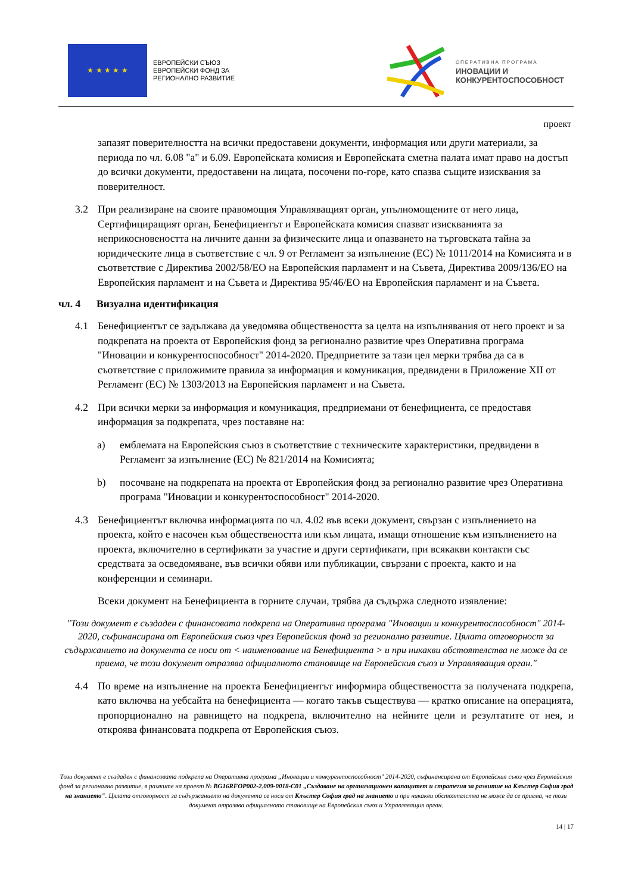★ ★ ★ ★ ★
ЕВРОПЕЙСКИ СЪЮЗ
ЕВРОПЕЙСКИ ФОНД ЗА
РЕГИОНАЛНО РАЗВИТИЕ
ОПЕРАТИВНА ПРОГРАМА
ИНОВАЦИИ И
КОНКУРЕНТОСПОСОБНОСТ
проект
запазят поверителността на всички предоставени документи, информация или други материали, за периода по чл. 6.08 "а" и 6.09. Европейската комисия и Европейската сметна палата имат право на достъп до всички документи, предоставени на лицата, посочени по-горе, като спазва същите изисквания за поверителност.
3.2 При реализиране на своите правомощия Управляващият орган, упълномощените от него лица, Сертифициращият орган, Бенефициентът и Европейската комисия спазват изискванията за неприкосновеността на личните данни за физическите лица и опазването на търговската тайна за юридическите лица в съответствие с чл. 9 от Регламент за изпълнение (ЕС) № 1011/2014 на Комисията и в съответствие с Директива 2002/58/ЕО на Европейския парламент и на Съвета, Директива 2009/136/ЕО на Европейския парламент и на Съвета и Директива 95/46/ЕО на Европейския парламент и на Съвета.
чл. 4 Визуална идентификация
4.1 Бенефициентът се задължава да уведомява обществеността за целта на изпълнявания от него проект и за подкрепата на проекта от Европейския фонд за регионално развитие чрез Оперативна програма "Иновации и конкурентоспособност" 2014-2020. Предприетите за тази цел мерки трябва да са в съответствие с приложимите правила за информация и комуникация, предвидени в Приложение XII от Регламент (ЕС) № 1303/2013 на Европейския парламент и на Съвета.
4.2 При всички мерки за информация и комуникация, предприемани от бенефициента, се предоставя информация за подкрепата, чрез поставяне на:
a) емблемата на Европейския съюз в съответствие с техническите характеристики, предвидени в Регламент за изпълнение (ЕС) № 821/2014 на Комисията;
b) посочване на подкрепата на проекта от Европейския фонд за регионално развитие чрез Оперативна програма "Иновации и конкурентоспособност" 2014-2020.
4.3 Бенефициентът включва информацията по чл. 4.02 във всеки документ, свързан с изпълнението на проекта, който е насочен към обществеността или към лицата, имащи отношение към изпълнението на проекта, включително в сертификати за участие и други сертификати, при всякакви контакти със средствата за осведомяване, във всички обяви или публикации, свързани с проекта, както и на конференции и семинари.
Всеки документ на Бенефициента в горните случаи, трябва да съдържа следното изявление:
"Този документ е създаден с финансовата подкрепа на Оперативна програма "Иновации и конкурентоспособност" 2014-2020, съфинансирана от Европейския съюз чрез Европейския фонд за регионално развитие. Цялата отговорност за съдържанието на документа се носи от < наименование на Бенефициента > и при никакви обстоятелства не може да се приема, че този документ отразява официалното становище на Европейския съюз и Управляващия орган."
4.4 По време на изпълнение на проекта Бенефициентът информира обществеността за получената подкрепа, като включва на уебсайта на бенефициента — когато такъв съществува — кратко описание на операцията, пропорционално на равнището на подкрепа, включително на нейните цели и резултатите от нея, и откроява финансовата подкрепа от Европейския съюз.
Този документ е създаден с финансовата подкрепа на Оперативна програма „Иновации и конкурентоспособност" 2014-2020, съфинансирана от Европейския съюз чрез Европейския фонд за регионално развитие, в рамките на проект № BG16RFOP002-2.009-0018-C01 „Създаване на организационен капацитет и стратегия за развитие на Клъстер София град на знанието". Цялата отговорност за съдържанието на документа се носи от Клъстер София град на знанието и при никакви обстоятелства не може да се приема, че този документ отразява официалното становище на Европейския съюз и Управляващия орган.
14 | 17